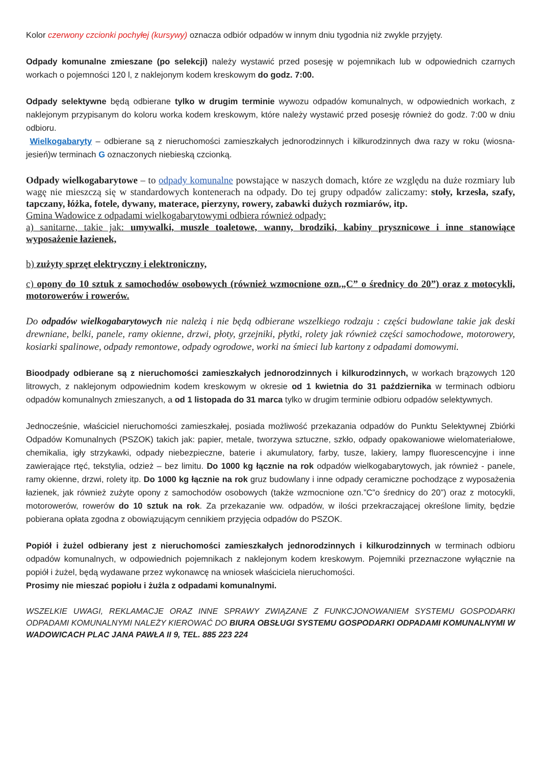Kolor czerwony czcionki pochyłej (kursywy) oznacza odbiór odpadów w innym dniu tygodnia niż zwykle przyjęty.
Odpady komunalne zmieszane (po selekcji) należy wystawić przed posesję w pojemnikach lub w odpowiednich czarnych workach o pojemności 120 l, z naklejonym kodem kreskowym do godz. 7:00.
Odpady selektywne będą odbierane tylko w drugim terminie wywozu odpadów komunalnych, w odpowiednich workach, z naklejonym przypisanym do koloru worka kodem kreskowym, które należy wystawić przed posesję również do godz. 7:00 w dniu odbioru.
Wielkogabaryty – odbierane są z nieruchomości zamieszkałych jednorodzinnych i kilkurodzinnych dwa razy w roku (wiosna-jesień)w terminach G oznaczonych niebieską czcionką.
Odpady wielkogabarytowe – to odpady komunalne powstające w naszych domach, które ze względu na duże rozmiary lub wagę nie mieszczą się w standardowych kontenerach na odpady. Do tej grupy odpadów zaliczamy: stoły, krzesła, szafy, tapczany, łóżka, fotele, dywany, materace, pierzyny, rowery, zabawki dużych rozmiarów, itp.
Gmina Wadowice z odpadami wielkogabarytowymi odbiera również odpady:
a) sanitarne, takie jak: umywalki, muszle toaletowe, wanny, brodziki, kabiny prysznicowe i inne stanowiące wyposażenie łazienek,
b) zużyty sprzęt elektryczny i elektroniczny,
c) opony do 10 sztuk z samochodów osobowych (również wzmocnione ozn.„C” o średnicy do 20”) oraz z motocykli, motorowerów i rowerów.
Do odpadów wielkogabarytowych nie należą i nie będą odbierane wszelkiego rodzaju : części budowlane takie jak deski drewniane, belki, panele, ramy okienne, drzwi, płoty, grzejniki, płytki, rolety jak również części samochodowe, motorowery, kosiarki spalinowe, odpady remontowe, odpady ogrodowe, worki na śmieci lub kartony z odpadami domowymi.
Bioodpady odbierane są z nieruchomości zamieszkałych jednorodzinnych i kilkurodzinnych, w workach brązowych 120 litrowych, z naklejonym odpowiednim kodem kreskowym w okresie od 1 kwietnia do 31 października w terminach odbioru odpadów komunalnych zmieszanych, a od 1 listopada do 31 marca tylko w drugim terminie odbioru odpadów selektywnych.
Jednocześnie, właściciel nieruchomości zamieszkałej, posiada możliwość przekazania odpadów do Punktu Selektywnej Zbiórki Odpadów Komunalnych (PSZOK) takich jak: papier, metale, tworzywa sztuczne, szkło, odpady opakowaniowe wielomateriałowe, chemikalia, igły strzykawki, odpady niebezpieczne, baterie i akumulatory, farby, tusze, lakiery, lampy fluorescencyjne i inne zawierające rtęć, tekstylia, odzież – bez limitu. Do 1000 kg łącznie na rok odpadów wielkogabarytowych, jak również - panele, ramy okienne, drzwi, rolety itp. Do 1000 kg łącznie na rok gruz budowlany i inne odpady ceramiczne pochodzące z wyposażenia łazienek, jak również zużyte opony z samochodów osobowych (także wzmocnione ozn.”C”o średnicy do 20”) oraz z motocykli, motorowerów, rowerów do 10 sztuk na rok. Za przekazanie ww. odpadów, w ilości przekraczającej określone limity, będzie pobierana opłata zgodna z obowiązującym cennikiem przyjęcia odpadów do PSZOK.
Popiół i żużel odbierany jest z nieruchomości zamieszkałych jednorodzinnych i kilkurodzinnych w terminach odbioru odpadów komunalnych, w odpowiednich pojemnikach z naklejonym kodem kreskowym. Pojemniki przeznaczone wyłącznie na popiół i żużel, będą wydawane przez wykonawcę na wniosek właściciela nieruchomości.
Prosimy nie mieszać popiołu i żużla z odpadami komunalnymi.
WSZELKIE UWAGI, REKLAMACJE ORAZ INNE SPRAWY ZWIĄZANE Z FUNKCJONOWANIEM SYSTEMU GOSPODARKI ODPADAMI KOMUNALNYMI NALEŻY KIEROWAĆ DO BIURA OBSŁUGI SYSTEMU GOSPODARKI ODPADAMI KOMUNALNYMI W WADOWICACH PLAC JANA PAWŁA II 9, TEL. 885 223 224